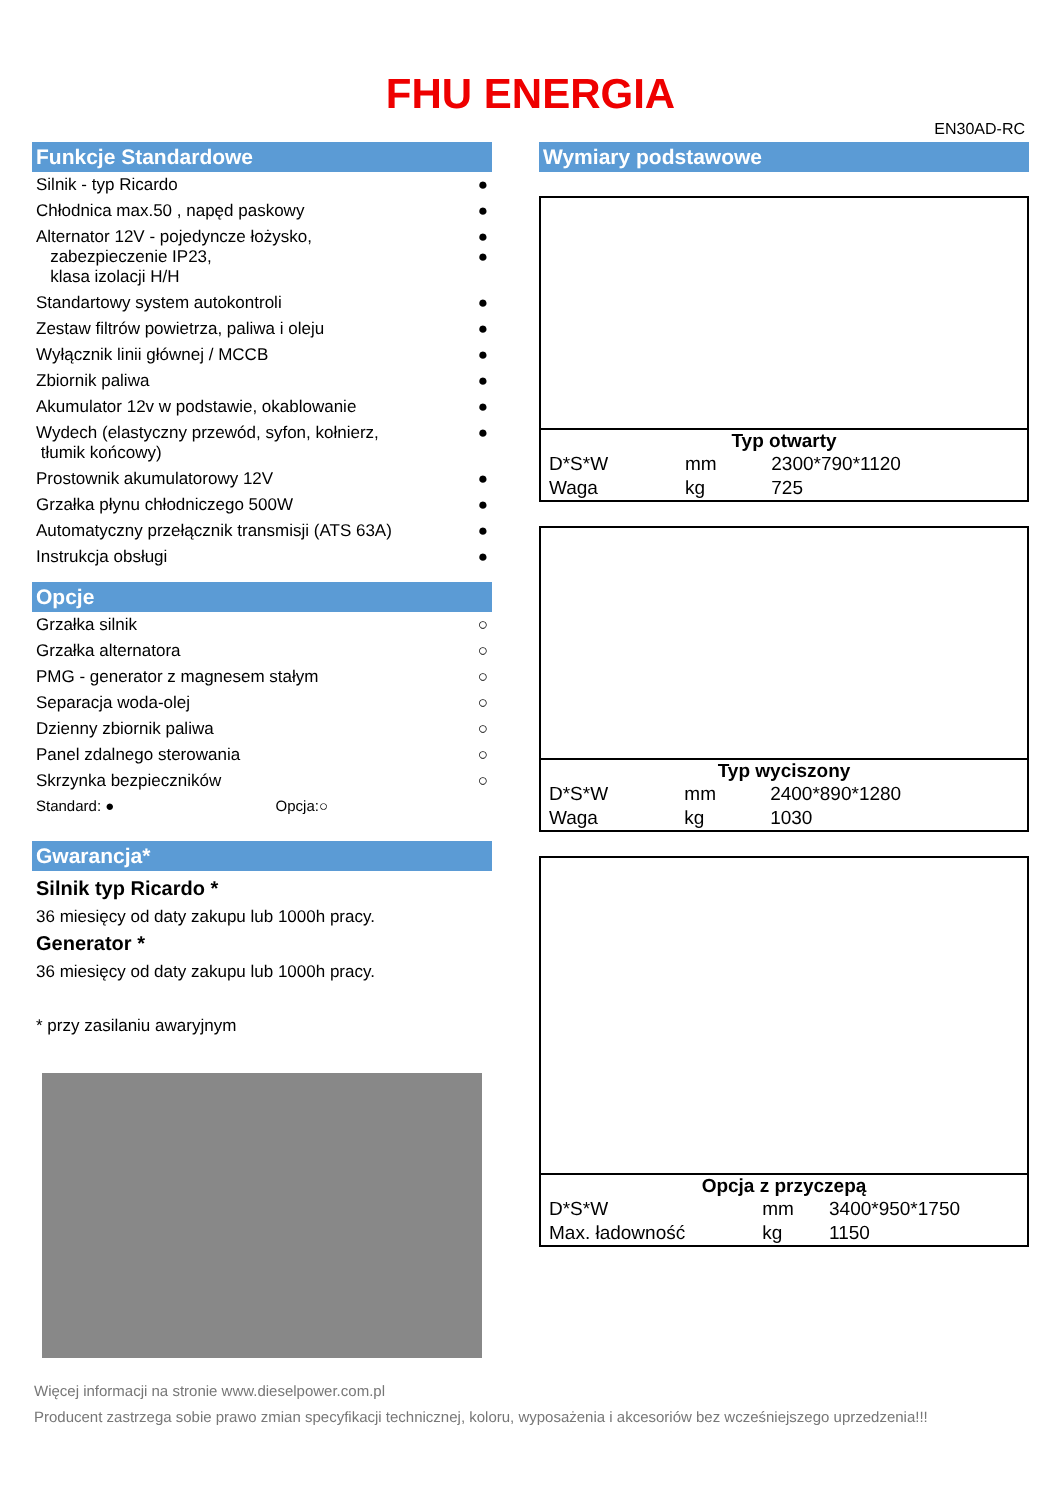FHU ENERGIA
EN30AD-RC
Funkcje Standardowe
Silnik - typ Ricardo ●
Chłodnica max.50 , napęd paskowy ●
Alternator 12V - pojedyncze łożysko,
zabezpieczenie IP23,
klasa izolacji H/H ●
●
Standartowy system autokontroli ●
Zestaw filtrów powietrza, paliwa i oleju ●
Wyłącznik linii głównej / MCCB ●
Zbiornik paliwa ●
Akumulator 12v w podstawie, okablowanie ●
Wydech (elastyczny przewód, syfon, kołnierz,
tłumik końcowy) ●
Prostownik akumulatorowy 12V ●
Grzałka płynu chłodniczego 500W ●
Automatyczny przełącznik transmisji (ATS 63A) ●
Instrukcja obsługi ●
Opcje
Grzałka silnik ○
Grzałka alternatora ○
PMG - generator z magnesem stałym ○
Separacja woda-olej ○
Dzienny zbiornik paliwa ○
Panel zdalnego sterowania ○
Skrzynka bezpieczników ○
Standard: ● Opcja:○
Gwarancja*
Silnik typ Ricardo *
36 miesięcy od daty zakupu lub 1000h pracy.
Generator *
36 miesięcy od daty zakupu lub 1000h pracy.
* przy zasilaniu awaryjnym
Wymiary podstawowe
Typ otwarty
| D*S*W | mm | 2300*790*1120 |
| Waga | kg | 725 |
Typ wyciszony
| D*S*W | mm | 2400*890*1280 |
| Waga | kg | 1030 |
Opcja z przyczepą
| D*S*W | mm | 3400*950*1750 |
| Max. ładowność | kg | 1150 |
Więcej informacji na stronie www.dieselpower.com.pl
Producent zastrzega sobie prawo zmian specyfikacji technicznej, koloru, wyposażenia i akcesoriów bez wcześniejszego uprzedzenia!!!